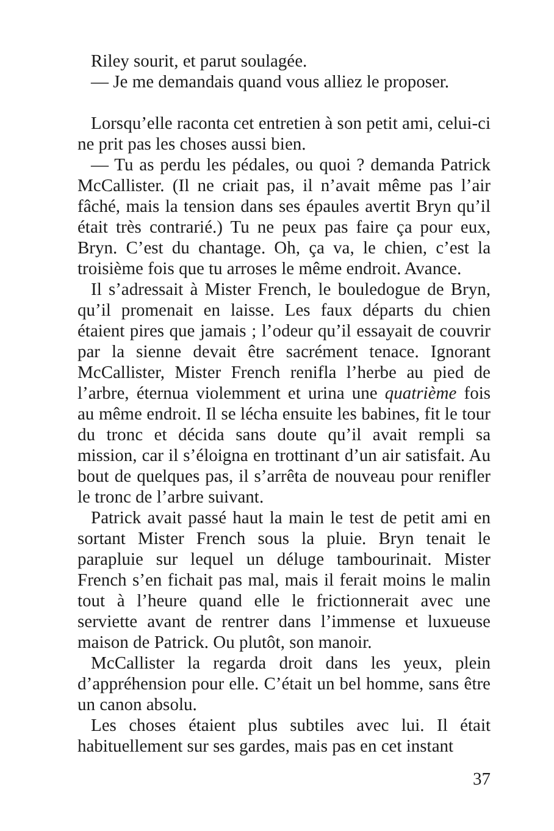Riley sourit, et parut soulagée.
— Je me demandais quand vous alliez le proposer.
Lorsqu’elle raconta cet entretien à son petit ami, celui-ci ne prit pas les choses aussi bien.
— Tu as perdu les pédales, ou quoi ? demanda Patrick McCallister. (Il ne criait pas, il n’avait même pas l’air fâché, mais la tension dans ses épaules avertit Bryn qu’il était très contrarié.) Tu ne peux pas faire ça pour eux, Bryn. C’est du chantage. Oh, ça va, le chien, c’est la troisième fois que tu arroses le même endroit. Avance.
Il s’adressait à Mister French, le bouledogue de Bryn, qu’il promenait en laisse. Les faux départs du chien étaient pires que jamais ; l’odeur qu’il essayait de couvrir par la sienne devait être sacrément tenace. Ignorant McCallister, Mister French renifla l’herbe au pied de l’arbre, éternua violemment et urina une quatrième fois au même endroit. Il se lécha ensuite les babines, fit le tour du tronc et décida sans doute qu’il avait rempli sa mission, car il s’éloigna en trottinant d’un air satisfait. Au bout de quelques pas, il s’arrêta de nouveau pour renifler le tronc de l’arbre suivant.
Patrick avait passé haut la main le test de petit ami en sortant Mister French sous la pluie. Bryn tenait le parapluie sur lequel un déluge tambourinait. Mister French s’en fichait pas mal, mais il ferait moins le malin tout à l’heure quand elle le frictionnerait avec une serviette avant de rentrer dans l’immense et luxueuse maison de Patrick. Ou plutôt, son manoir.
McCallister la regarda droit dans les yeux, plein d’appréhension pour elle. C’était un bel homme, sans être un canon absolu.
Les choses étaient plus subtiles avec lui. Il était habituellement sur ses gardes, mais pas en cet instant
37